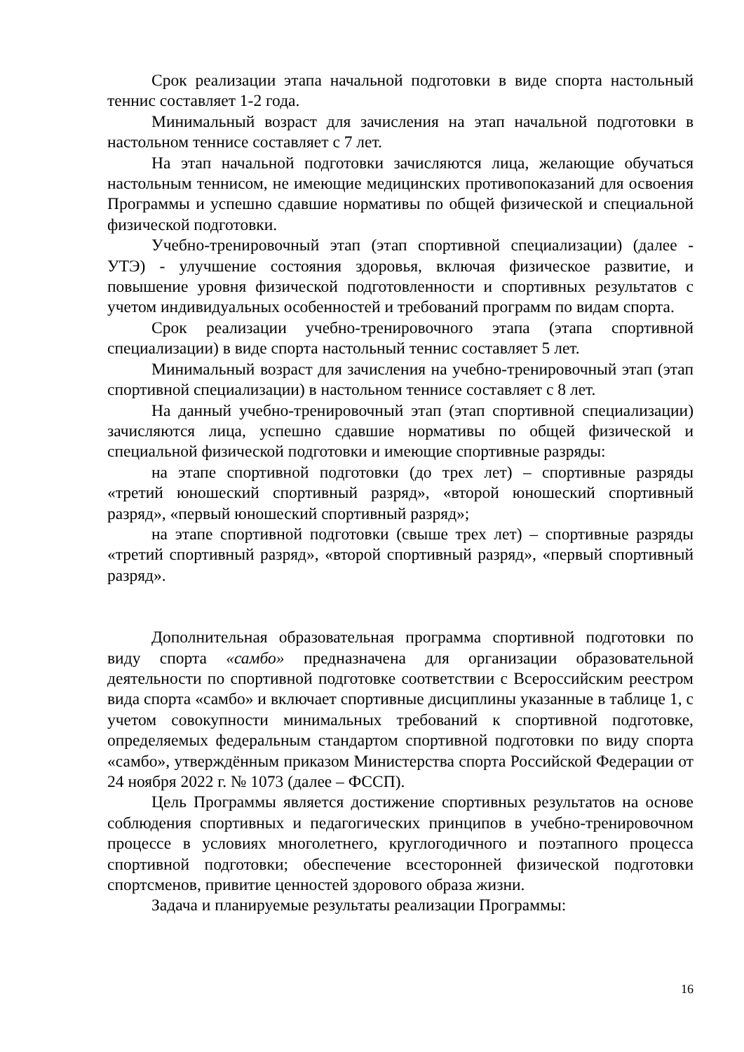Срок реализации этапа начальной подготовки в виде спорта настольный теннис составляет 1-2 года.
Минимальный возраст для зачисления на этап начальной подготовки в настольном теннисе составляет с 7 лет.
На этап начальной подготовки зачисляются лица, желающие обучаться настольным теннисом, не имеющие медицинских противопоказаний для освоения Программы и успешно сдавшие нормативы по общей физической и специальной физической подготовки.
Учебно-тренировочный этап (этап спортивной специализации) (далее - УТЭ) - улучшение состояния здоровья, включая физическое развитие, и повышение уровня физической подготовленности и спортивных результатов с учетом индивидуальных особенностей и требований программ по видам спорта.
Срок реализации учебно-тренировочного этапа (этапа спортивной специализации) в виде спорта настольный теннис составляет 5 лет.
Минимальный возраст для зачисления на учебно-тренировочный этап (этап спортивной специализации) в настольном теннисе составляет с 8 лет.
На данный учебно-тренировочный этап (этап спортивной специализации) зачисляются лица, успешно сдавшие нормативы по общей физической и специальной физической подготовки и имеющие спортивные разряды:
на этапе спортивной подготовки (до трех лет) – спортивные разряды «третий юношеский спортивный разряд», «второй юношеский спортивный разряд», «первый юношеский спортивный разряд»;
на этапе спортивной подготовки (свыше трех лет) – спортивные разряды «третий спортивный разряд», «второй спортивный разряд», «первый спортивный разряд».
Дополнительная образовательная программа спортивной подготовки по виду спорта «самбо» предназначена для организации образовательной деятельности по спортивной подготовке соответствии с Всероссийским реестром вида спорта «самбо» и включает спортивные дисциплины указанные в таблице 1, с учетом совокупности минимальных требований к спортивной подготовке, определяемых федеральным стандартом спортивной подготовки по виду спорта «самбо», утверждённым приказом Министерства спорта Российской Федерации от 24 ноября 2022 г. № 1073 (далее – ФССП).
Цель Программы является достижение спортивных результатов на основе соблюдения спортивных и педагогических принципов в учебно-тренировочном процессе в условиях многолетнего, круглогодичного и поэтапного процесса спортивной подготовки; обеспечение всесторонней физической подготовки спортсменов, привитие ценностей здорового образа жизни.
Задача и планируемые результаты реализации Программы:
16